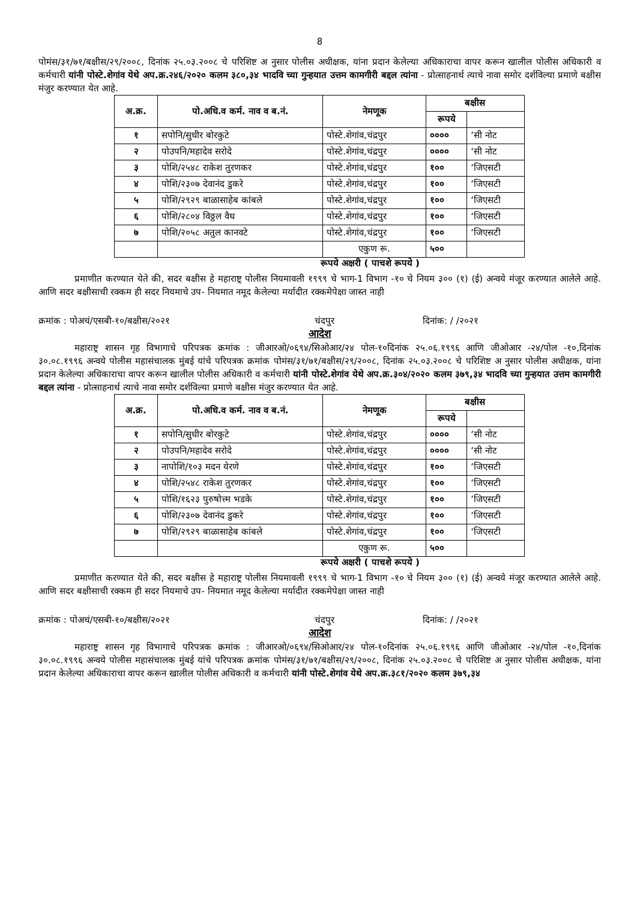8
पोमंस/३१/७१/बक्षीस/२९/२००८, दिनांक २५.०३.२००८ चे परिशिष्ट अ नुसार पोलीस अधीक्षक, यांना प्रदान केलेल्या अधिकाराचा वापर करून खालील पोलीस अधिकारी व कर्मचारी यांनी पोस्टे.शेगांव येथे अप.क्र.२४६/२०२० कलम ३८०,३४ भादवि च्या गुन्हयात उत्तम कामगीरी बद्दल त्यांना - प्रोत्साहनार्थ त्याचे नावा समोर दर्शविल्या प्रमाणे बक्षीस मंजुर करण्यात येत आहे.
| अ.क्र. | पो.अधि.व कर्म. नाव व ब.नं. | नेमणूक | बक्षीस | |
| --- | --- | --- | --- | --- |
| | | | रूपये | |
| १ | सपोनि/सुधीर बोरकुटे | पोस्टे.शेगांव,चंद्रपुर | ०००० | ‘सी नोट |
| २ | पोउपनि/महादेव सरोदे | पोस्टे.शेगांव,चंद्रपुर | ०००० | ‘सी नोट |
| ३ | पोशि/२५४८ राकेश तुरणकर | पोस्टे.शेगांव,चंद्रपुर | १०० | ‘जिएसटी |
| ४ | पोशि/२३०७ देवानंद डुकरे | पोस्टे.शेगांव,चंद्रपुर | १०० | ‘जिएसटी |
| ५ | पोशि/२९२९ बाळासाहेब कांबले | पोस्टे.शेगांव,चंद्रपुर | १०० | ‘जिएसटी |
| ६ | पोशि/२८०४ विठ्ठल वैध | पोस्टे.शेगांव,चंद्रपुर | १०० | ‘जिएसटी |
| ७ | पोशि/२०५८ अतुल कानवटे | पोस्टे.शेगांव,चंद्रपुर | १०० | ‘जिएसटी |
| | | एकुण रू. | ५०० | |
रूपये अक्षरी ( पाचशे रूपये )
प्रमाणीत करण्यात येते की, सदर बक्षीस हे महाराष्ट्र पोलीस नियमावली १९९९ चे भाग-1 विभाग -१० चे नियम ३०० (१) (ई) अन्वये मंजूर करण्यात आलेले आहे. आणि सदर बक्षीसाची रक्कम ही सदर नियमाचे उप- नियमात नमूद केलेल्या मर्यादीत रक्कमेपेक्षा जास्त नाही
क्रमांक : पोअचं/एसबी-१०/बक्षीस/२०२१ चंदपुर दिनांक: / /२०२१
आदेश
महाराष्ट्र शासन गृह विभागाचे परिपत्रक क्रमांक : जीआरओ/०६९४/सिओआर/२४ पोल-१०दिनांक २५.०६.१९९६ आणि जीओआर -२४/पोल -१०,दिनांक ३०.०८.१९९६ अन्वये पोलीस महासंचालक मुंबई यांचे परिपत्रक क्रमांक पोमंस/३१/७१/बक्षीस/२९/२००८, दिनांक २५.०३.२००८ चे परिशिष्ट अ नुसार पोलीस अधीक्षक, यांना प्रदान केलेल्या अधिकाराचा वापर करून खालील पोलीस अधिकारी व कर्मचारी यांनी पोस्टे.शेगांव येथे अप.क्र.३०४/२०२० कलम ३७९,३४ भादवि च्या गुन्हयात उत्तम कामगीरी बद्दल त्यांना - प्रोत्साहनार्थ त्याचे नावा समोर दर्शविल्या प्रमाणे बक्षीस मंजुर करण्यात येत आहे.
| अ.क्र. | पो.अधि.व कर्म. नाव व ब.नं. | नेमणूक | बक्षीस | |
| --- | --- | --- | --- | --- |
| | | | रूपये | |
| १ | सपोनि/सुधीर बोरकुटे | पोस्टे.शेगांव,चंद्रपुर | ०००० | ‘सी नोट |
| २ | पोउपनि/महादेव सरोदे | पोस्टे.शेगांव,चंद्रपुर | ०००० | ‘सी नोट |
| ३ | नापोशि/१०३ मदन येरणे | पोस्टे.शेगांव,चंद्रपुर | १०० | ‘जिएसटी |
| ४ | पोशि/२५४८ राकेश तुरणकर | पोस्टे.शेगांव,चंद्रपुर | १०० | ‘जिएसटी |
| ५ | पोशि/१६२३ पुरुषोत्त्म भडके | पोस्टे.शेगांव,चंद्रपुर | १०० | ‘जिएसटी |
| ६ | पोशि/२३०७ देवानंद डुकरे | पोस्टे.शेगांव,चंद्रपुर | १०० | ‘जिएसटी |
| ७ | पोशि/२९२९ बाळासाहेब कांबले | पोस्टे.शेगांव,चंद्रपुर | १०० | ‘जिएसटी |
| | | एकुण रू. | ५०० | |
रूपये अक्षरी ( पाचशे रूपये )
प्रमाणीत करण्यात येते की, सदर बक्षीस हे महाराष्ट्र पोलीस नियमावली १९९९ चे भाग-1 विभाग -१० चे नियम ३०० (१) (ई) अन्वये मंजूर करण्यात आलेले आहे. आणि सदर बक्षीसाची रक्कम ही सदर नियमाचे उप- नियमात नमूद केलेल्या मर्यादीत रक्कमेपेक्षा जास्त नाही
क्रमांक : पोअचं/एसबी-१०/बक्षीस/२०२१ चंदपुर दिनांक: / /२०२१
आदेश
महाराष्ट्र शासन गृह विभागाचे परिपत्रक क्रमांक : जीआरओ/०६९४/सिओआर/२४ पोल-१०दिनांक २५.०६.१९९६ आणि जीओआर -२४/पोल -१०,दिनांक ३०.०८.१९९६ अन्वये पोलीस महासंचालक मुंबई यांचे परिपत्रक क्रमांक पोमंस/३१/७१/बक्षीस/२९/२००८, दिनांक २५.०३.२००८ चे परिशिष्ट अ नुसार पोलीस अधीक्षक, यांना प्रदान केलेल्या अधिकाराचा वापर करून खालील पोलीस अधिकारी व कर्मचारी यांनी पोस्टे.शेगांव येथे अप.क्र.३८१/२०२० कलम ३७९,३४